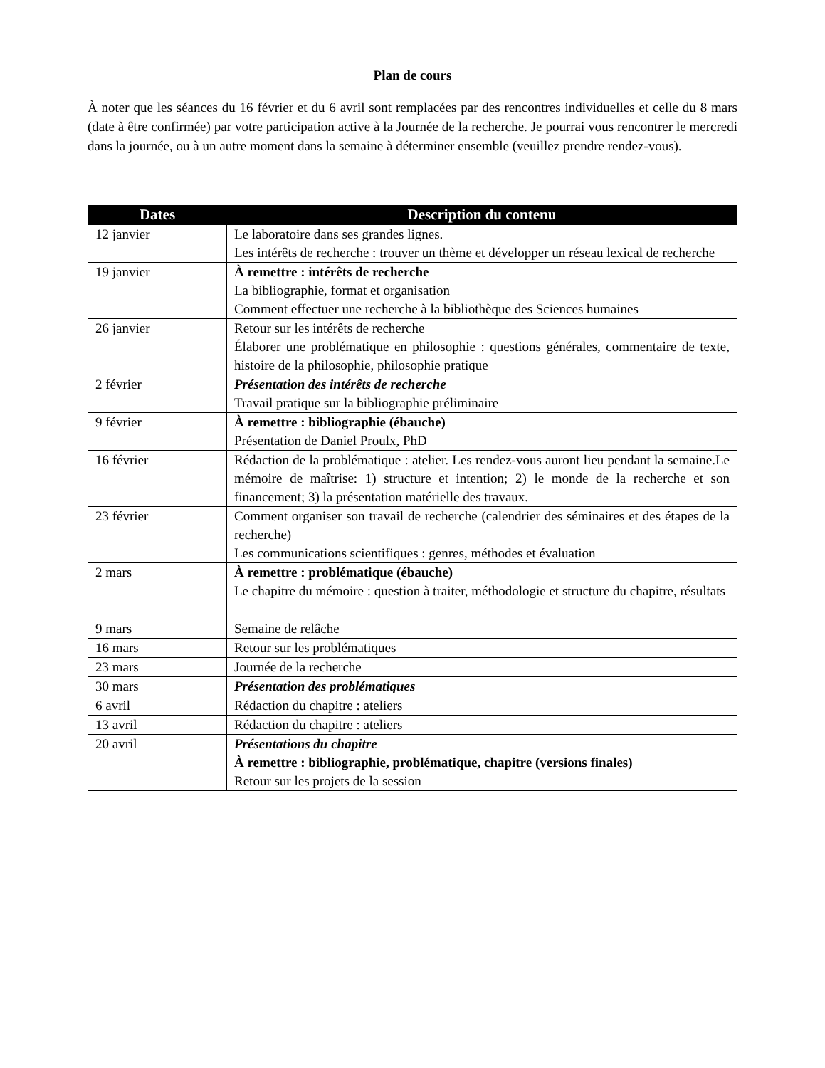Plan de cours
À noter que les séances du 16 février et du 6 avril sont remplacées par des rencontres individuelles et celle du 8 mars (date à être confirmée) par votre participation active à la Journée de la recherche. Je pourrai vous rencontrer le mercredi dans la journée, ou à un autre moment dans la semaine à déterminer ensemble (veuillez prendre rendez-vous).
| Dates | Description du contenu |
| --- | --- |
| 12 janvier | Le laboratoire dans ses grandes lignes. Les intérêts de recherche : trouver un thème et développer un réseau lexical de recherche |
| 19 janvier | À remettre : intérêts de recherche La bibliographie, format et organisation Comment effectuer une recherche à la bibliothèque des Sciences humaines |
| 26 janvier | Retour sur les intérêts de recherche Élaborer une problématique en philosophie : questions générales, commentaire de texte, histoire de la philosophie, philosophie pratique |
| 2 février | Présentation des intérêts de recherche Travail pratique sur la bibliographie préliminaire |
| 9 février | À remettre : bibliographie (ébauche) Présentation de Daniel Proulx, PhD |
| 16 février | Rédaction de la problématique : atelier. Les rendez-vous auront lieu pendant la semaine.Le mémoire de maîtrise: 1) structure et intention; 2) le monde de la recherche et son financement; 3) la présentation matérielle des travaux. |
| 23 février | Comment organiser son travail de recherche (calendrier des séminaires et des étapes de la recherche) Les communications scientifiques : genres, méthodes et évaluation |
| 2 mars | À remettre : problématique (ébauche) Le chapitre du mémoire : question à traiter, méthodologie et structure du chapitre, résultats |
| 9 mars | Semaine de relâche |
| 16 mars | Retour sur les problématiques |
| 23 mars | Journée de la recherche |
| 30 mars | Présentation des problématiques |
| 6 avril | Rédaction du chapitre : ateliers |
| 13 avril | Rédaction du chapitre : ateliers |
| 20 avril | Présentations du chapitre À remettre : bibliographie, problématique, chapitre (versions finales) Retour sur les projets de la session |